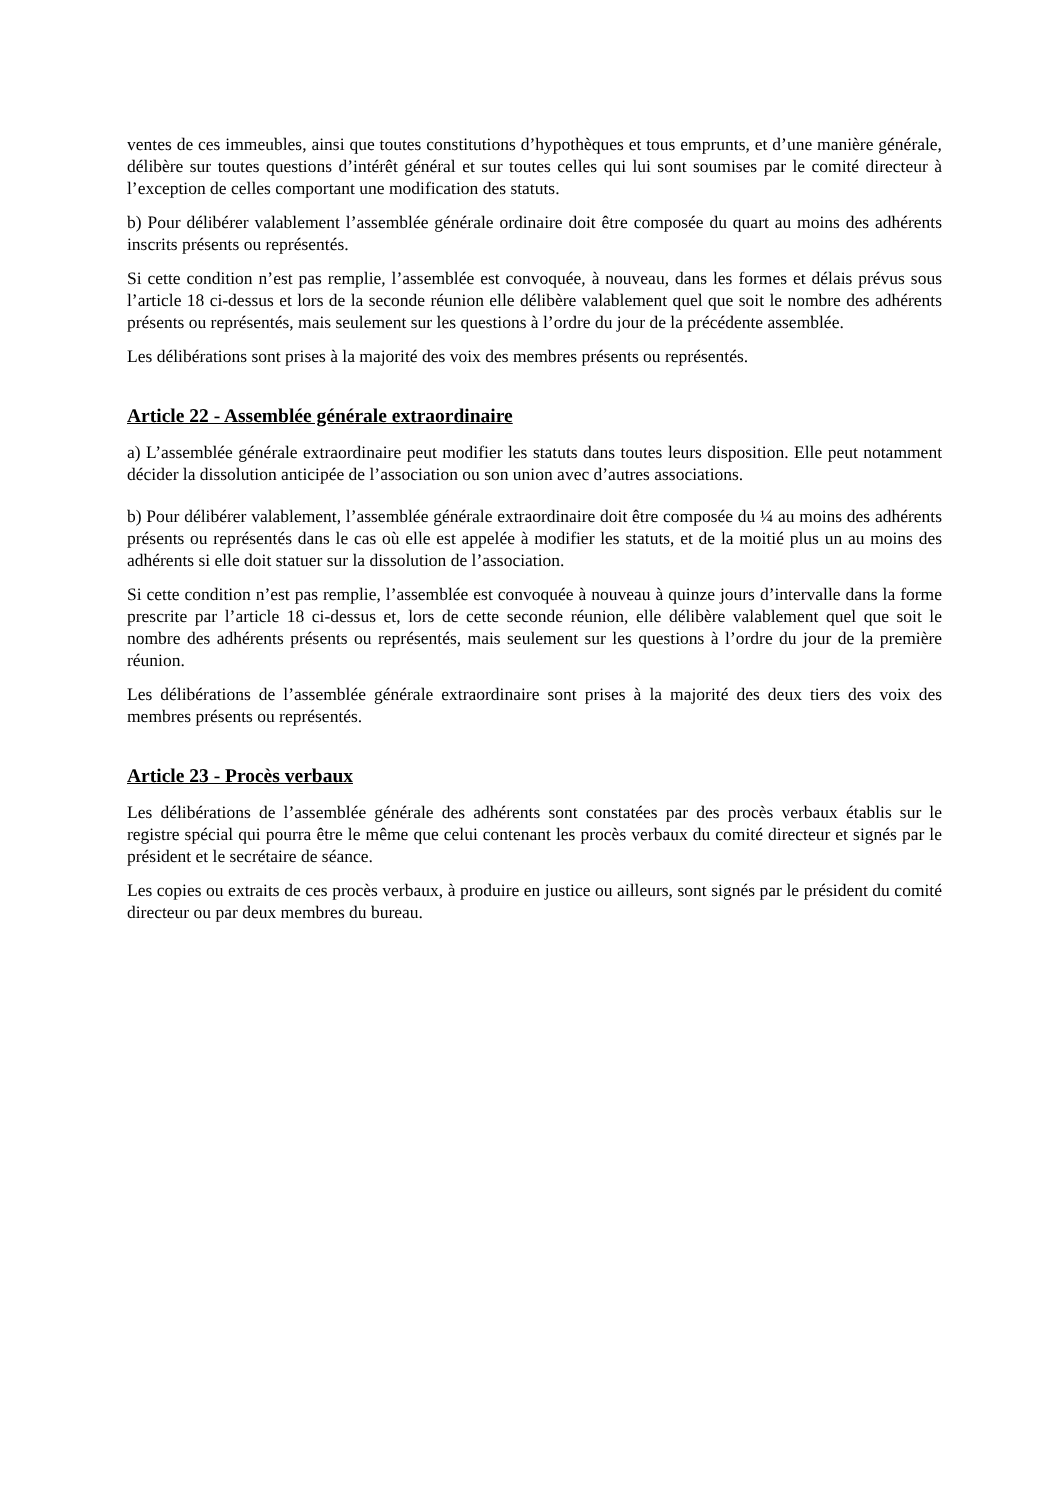ventes de ces immeubles, ainsi que toutes constitutions d’hypothèques et tous emprunts, et d’une manière générale, délibère sur toutes questions d’intérêt général et sur toutes celles qui lui sont soumises par le comité directeur à l’exception de celles comportant une modification des statuts.
b) Pour délibérer valablement l’assemblée générale ordinaire doit être composée du quart au moins des adhérents inscrits présents ou représentés.
Si cette condition n’est pas remplie, l’assemblée est convoquée, à nouveau, dans les formes et délais prévus sous l’article 18 ci-dessus et lors de la seconde réunion elle délibère valablement quel que soit le nombre des adhérents présents ou représentés, mais seulement sur les questions à l’ordre du jour de la précédente assemblée.
Les délibérations sont prises à la majorité des voix des membres présents ou représentés.
Article 22 - Assemblée générale extraordinaire
a) L’assemblée générale extraordinaire peut modifier les statuts dans toutes leurs disposition. Elle peut notamment décider la dissolution anticipée de l’association ou son union avec d’autres associations.
b) Pour délibérer valablement, l’assemblée générale extraordinaire doit être composée du ¼ au moins des adhérents présents ou représentés dans le cas où elle est appelée à modifier les statuts, et de la moitié plus un au moins des adhérents si elle doit statuer sur la dissolution de l’association.
Si cette condition n’est pas remplie, l’assemblée est convoquée à nouveau à quinze jours d’intervalle dans la forme prescrite par l’article 18 ci-dessus et, lors de cette seconde réunion, elle délibère valablement quel que soit le nombre des adhérents présents ou représentés, mais seulement sur les questions à l’ordre du jour de la première réunion.
Les délibérations de l’assemblée générale extraordinaire sont prises à la majorité des deux tiers des voix des membres présents ou représentés.
Article 23 - Procès verbaux
Les délibérations de l’assemblée générale des adhérents sont constatées par des procès verbaux établis sur le registre spécial qui pourra être le même que celui contenant les procès verbaux du comité directeur et signés par le président et le secrétaire de séance.
Les copies ou extraits de ces procès verbaux, à produire en justice ou ailleurs, sont signés par le président du comité directeur ou par deux membres du bureau.